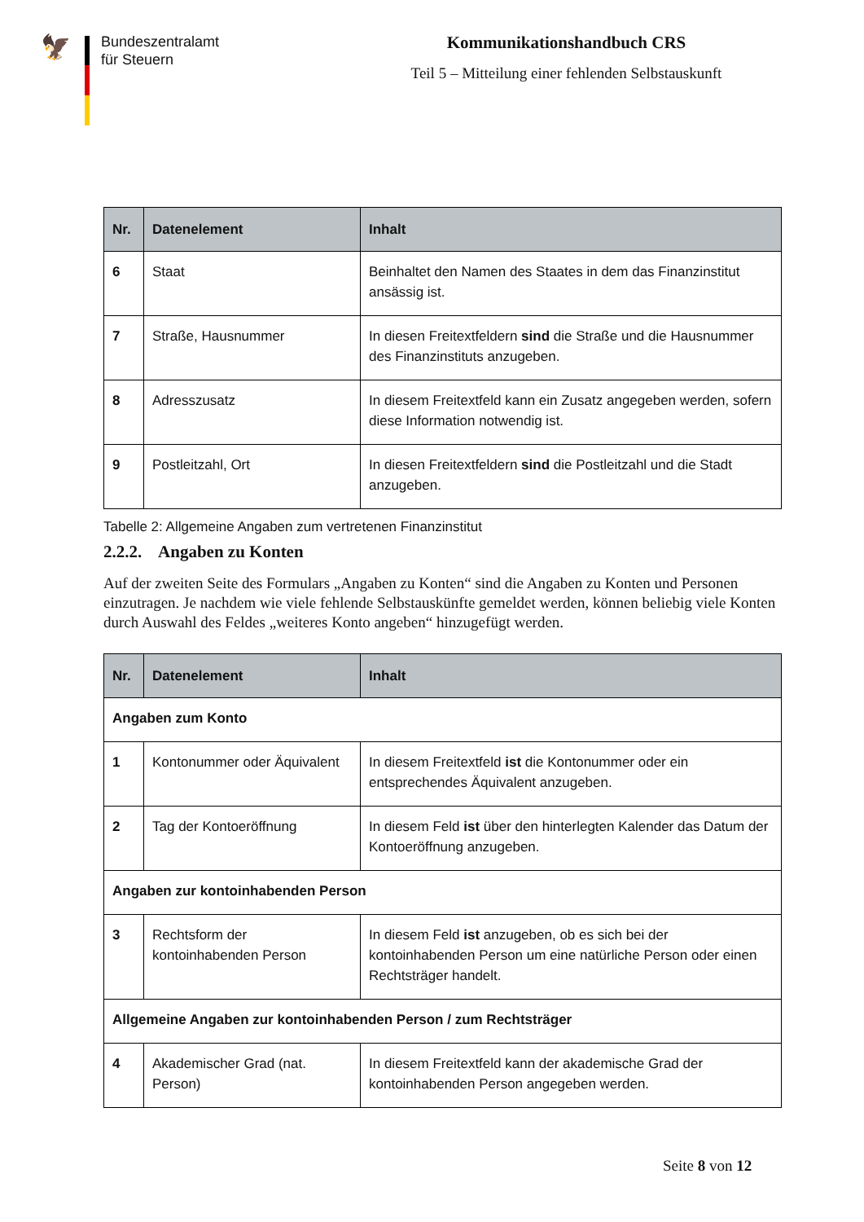🦅
Bundeszentralamt
für Steuern
Kommunikationshandbuch CRS
Teil 5 – Mitteilung einer fehlenden Selbstauskunft
| Nr. | Datenelement | Inhalt |
| --- | --- | --- |
| 6 | Staat | Beinhaltet den Namen des Staates in dem das Finanzinstitut ansässig ist. |
| 7 | Straße, Hausnummer | In diesen Freitextfeldern sind die Straße und die Hausnummer des Finanzinstituts anzugeben. |
| 8 | Adresszusatz | In diesem Freitextfeld kann ein Zusatz angegeben werden, sofern diese Information notwendig ist. |
| 9 | Postleitzahl, Ort | In diesen Freitextfeldern sind die Postleitzahl und die Stadt anzugeben. |
Tabelle 2: Allgemeine Angaben zum vertretenen Finanzinstitut
2.2.2. Angaben zu Konten
Auf der zweiten Seite des Formulars „Angaben zu Konten“ sind die Angaben zu Konten und Personen einzutragen. Je nachdem wie viele fehlende Selbstauskünfte gemeldet werden, können beliebig viele Konten durch Auswahl des Feldes „weiteres Konto angeben“ hinzugefügt werden.
| Nr. | Datenelement | Inhalt |
| --- | --- | --- |
| Angaben zum Konto | | |
| 1 | Kontonummer oder Äquivalent | In diesem Freitextfeld ist die Kontonummer oder ein entsprechendes Äquivalent anzugeben. |
| 2 | Tag der Kontoeröffnung | In diesem Feld ist über den hinterlegten Kalender das Datum der Kontoeröffnung anzugeben. |
| Angaben zur kontoinhabenden Person | | |
| 3 | Rechtsform der kontoinhabenden Person | In diesem Feld ist anzugeben, ob es sich bei der kontoinhabenden Person um eine natürliche Person oder einen Rechtsträger handelt. |
| Allgemeine Angaben zur kontoinhabenden Person / zum Rechtsträger | | |
| 4 | Akademischer Grad (nat. Person) | In diesem Freitextfeld kann der akademische Grad der kontoinhabenden Person angegeben werden. |
Seite 8 von 12